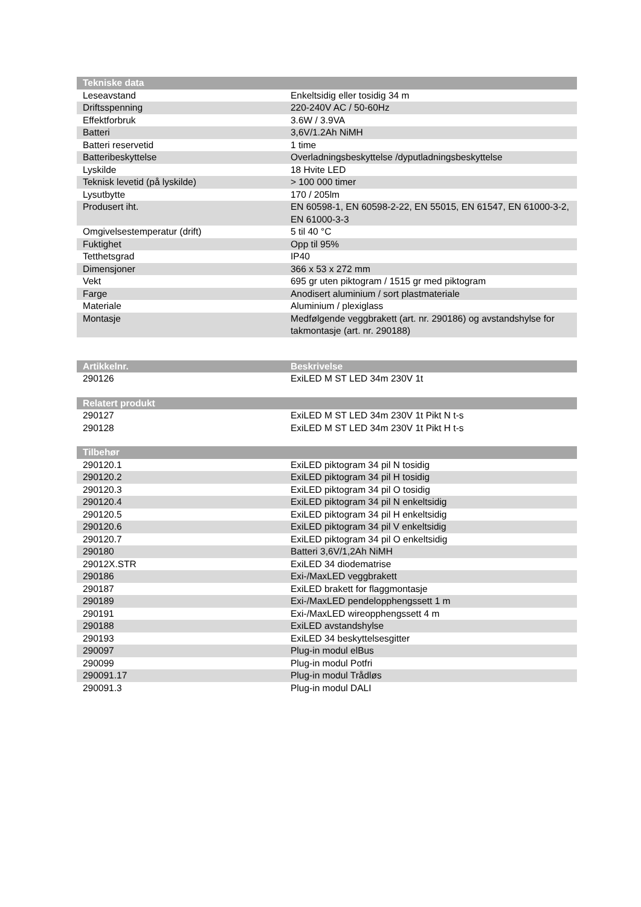| Tekniske data | |
| --- | --- |
| Leseavstand | Enkeltsidig eller tosidig 34 m |
| Driftsspenning | 220-240V AC / 50-60Hz |
| Effektforbruk | 3.6W / 3.9VA |
| Batteri | 3,6V/1.2Ah NiMH |
| Batteri reservetid | 1 time |
| Batteribeskyttelse | Overladningsbeskyttelse /dyputladningsbeskyttelse |
| Lyskilde | 18 Hvite LED |
| Teknisk levetid (på lyskilde) | > 100 000 timer |
| Lysutbytte | 170 / 205lm |
| Produsert iht. | EN 60598-1, EN 60598-2-22, EN 55015, EN 61547, EN 61000-3-2, EN 61000-3-3 |
| Omgivelsestemperatur (drift) | 5 til 40 °C |
| Fuktighet | Opp til 95% |
| Tetthetsgrad | IP40 |
| Dimensjoner | 366 x 53 x 272 mm |
| Vekt | 695 gr uten piktogram / 1515 gr med piktogram |
| Farge | Anodisert aluminium / sort plastmateriale |
| Materiale | Aluminium / plexiglass |
| Montasje | Medfølgende veggbrakett (art. nr. 290186) og avstandshylse for takmontasje (art. nr. 290188) |
| Artikkelnr. | Beskrivelse |
| --- | --- |
| 290126 | ExiLED M ST LED 34m 230V 1t |
| Relatert produkt | |
| --- | --- |
| 290127 | ExiLED M ST LED 34m 230V 1t Pikt N t-s |
| 290128 | ExiLED M ST LED 34m 230V 1t Pikt H t-s |
| Tilbehør | |
| --- | --- |
| 290120.1 | ExiLED piktogram 34 pil N tosidig |
| 290120.2 | ExiLED piktogram 34 pil H tosidig |
| 290120.3 | ExiLED piktogram 34 pil O tosidig |
| 290120.4 | ExiLED piktogram 34 pil N enkeltsidig |
| 290120.5 | ExiLED piktogram 34 pil H enkeltsidig |
| 290120.6 | ExiLED piktogram 34 pil V enkeltsidig |
| 290120.7 | ExiLED piktogram 34 pil O enkeltsidig |
| 290180 | Batteri 3,6V/1,2Ah NiMH |
| 29012X.STR | ExiLED 34 diodematrise |
| 290186 | Exi-/MaxLED veggbrakett |
| 290187 | ExiLED brakett for flaggmontasje |
| 290189 | Exi-/MaxLED pendelopphengssett 1 m |
| 290191 | Exi-/MaxLED wireopphengssett 4 m |
| 290188 | ExiLED avstandshylse |
| 290193 | ExiLED 34 beskyttelsesgitter |
| 290097 | Plug-in modul elBus |
| 290099 | Plug-in modul Potfri |
| 290091.17 | Plug-in modul Trådløs |
| 290091.3 | Plug-in modul DALI |